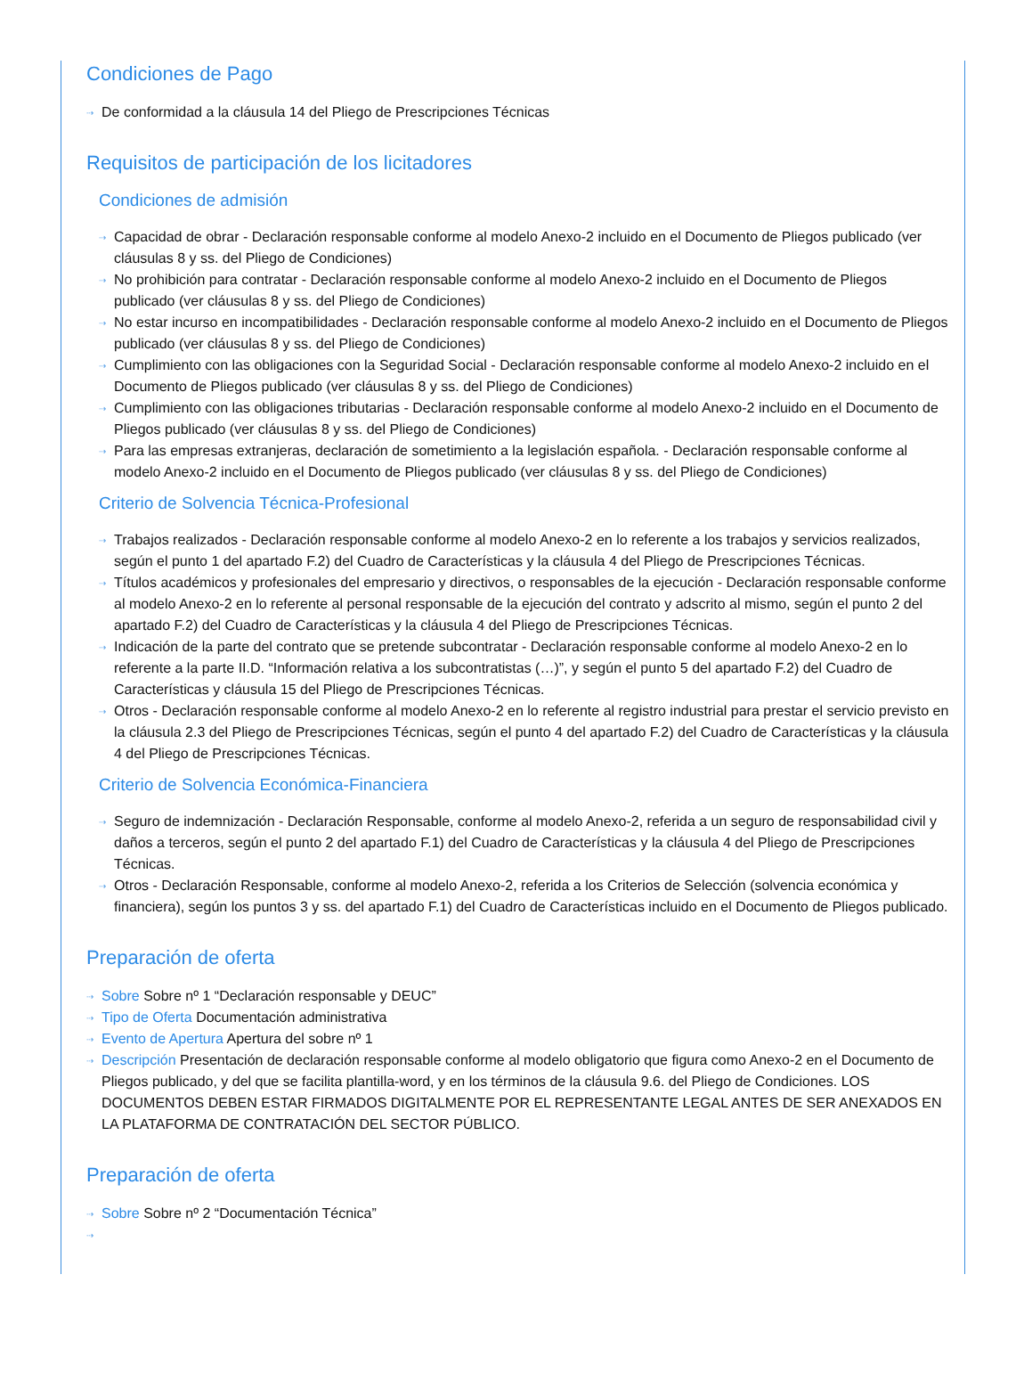Condiciones de Pago
⇢ De conformidad a la cláusula 14 del Pliego de Prescripciones Técnicas
Requisitos de participación de los licitadores
Condiciones de admisión
⇢ Capacidad de obrar - Declaración responsable conforme al modelo Anexo-2 incluido en el Documento de Pliegos publicado (ver cláusulas 8 y ss. del Pliego de Condiciones)
⇢ No prohibición para contratar - Declaración responsable conforme al modelo Anexo-2 incluido en el Documento de Pliegos publicado (ver cláusulas 8 y ss. del Pliego de Condiciones)
⇢ No estar incurso en incompatibilidades - Declaración responsable conforme al modelo Anexo-2 incluido en el Documento de Pliegos publicado (ver cláusulas 8 y ss. del Pliego de Condiciones)
⇢ Cumplimiento con las obligaciones con la Seguridad Social - Declaración responsable conforme al modelo Anexo-2 incluido en el Documento de Pliegos publicado (ver cláusulas 8 y ss. del Pliego de Condiciones)
⇢ Cumplimiento con las obligaciones tributarias - Declaración responsable conforme al modelo Anexo-2 incluido en el Documento de Pliegos publicado (ver cláusulas 8 y ss. del Pliego de Condiciones)
⇢ Para las empresas extranjeras, declaración de sometimiento a la legislación española. - Declaración responsable conforme al modelo Anexo-2 incluido en el Documento de Pliegos publicado (ver cláusulas 8 y ss. del Pliego de Condiciones)
Criterio de Solvencia Técnica-Profesional
⇢ Trabajos realizados - Declaración responsable conforme al modelo Anexo-2 en lo referente a los trabajos y servicios realizados, según el punto 1 del apartado F.2) del Cuadro de Características y la cláusula 4 del Pliego de Prescripciones Técnicas.
⇢ Títulos académicos y profesionales del empresario y directivos, o responsables de la ejecución - Declaración responsable conforme al modelo Anexo-2 en lo referente al personal responsable de la ejecución del contrato y adscrito al mismo, según el punto 2 del apartado F.2) del Cuadro de Características y la cláusula 4 del Pliego de Prescripciones Técnicas.
⇢ Indicación de la parte del contrato que se pretende subcontratar - Declaración responsable conforme al modelo Anexo-2 en lo referente a la parte II.D. “Información relativa a los subcontratistas (…)”, y según el punto 5 del apartado F.2) del Cuadro de Características y cláusula 15 del Pliego de Prescripciones Técnicas.
⇢ Otros - Declaración responsable conforme al modelo Anexo-2 en lo referente al registro industrial para prestar el servicio previsto en la cláusula 2.3 del Pliego de Prescripciones Técnicas, según el punto 4 del apartado F.2) del Cuadro de Características y la cláusula 4 del Pliego de Prescripciones Técnicas.
Criterio de Solvencia Económica-Financiera
⇢ Seguro de indemnización - Declaración Responsable, conforme al modelo Anexo-2, referida a un seguro de responsabilidad civil y daños a terceros, según el punto 2 del apartado F.1) del Cuadro de Características y la cláusula 4 del Pliego de Prescripciones Técnicas.
⇢ Otros - Declaración Responsable, conforme al modelo Anexo-2, referida a los Criterios de Selección (solvencia económica y financiera), según los puntos 3 y ss. del apartado F.1) del Cuadro de Características incluido en el Documento de Pliegos publicado.
Preparación de oferta
⇢ Sobre Sobre nº 1 “Declaración responsable y DEUC”
⇢ Tipo de Oferta Documentación administrativa
⇢ Evento de Apertura Apertura del sobre nº 1
⇢ Descripción Presentación de declaración responsable conforme al modelo obligatorio que figura como Anexo-2 en el Documento de Pliegos publicado, y del que se facilita plantilla-word, y en los términos de la cláusula 9.6. del Pliego de Condiciones. LOS DOCUMENTOS DEBEN ESTAR FIRMADOS DIGITALMENTE POR EL REPRESENTANTE LEGAL ANTES DE SER ANEXADOS EN LA PLATAFORMA DE CONTRATACIÓN DEL SECTOR PÚBLICO.
Preparación de oferta
⇢ Sobre Sobre nº 2 “Documentación Técnica”
⇢